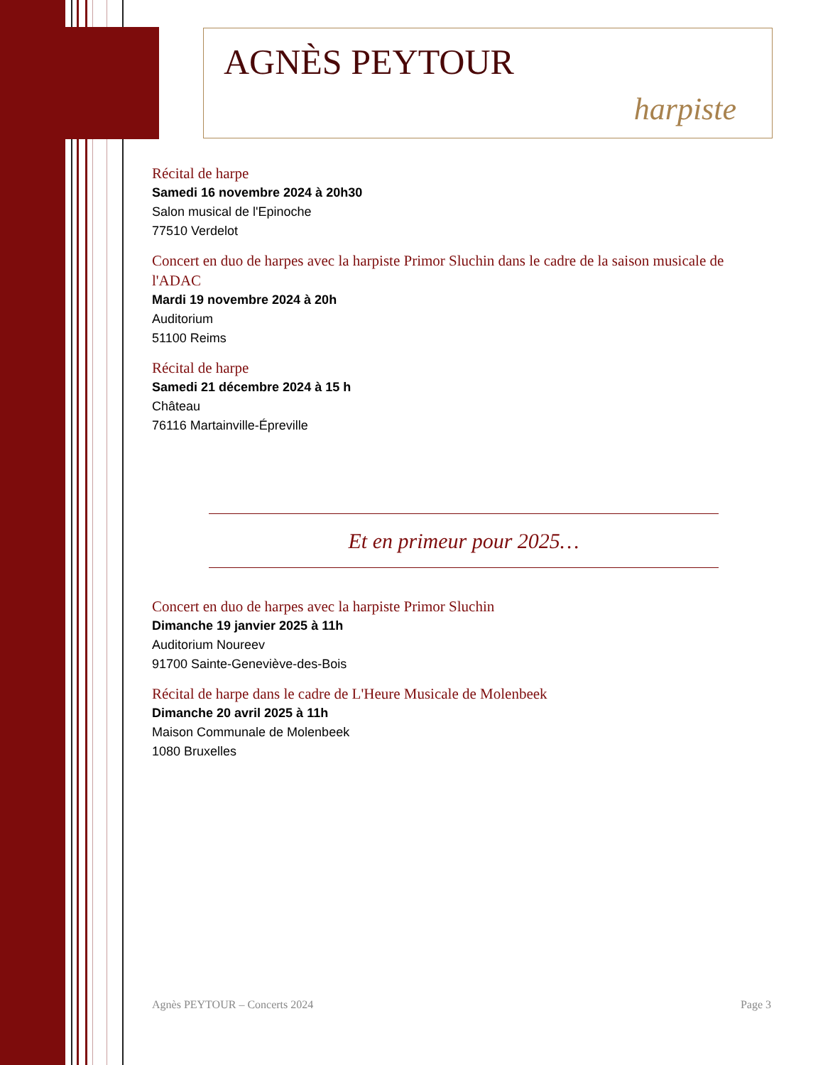AGNÈS PEYTOUR
harpiste
Récital de harpe
Samedi 16 novembre 2024 à 20h30
Salon musical de l'Epinoche
77510 Verdelot
Concert en duo de harpes avec la harpiste Primor Sluchin dans le cadre de la saison musicale de l'ADAC
Mardi 19 novembre 2024 à 20h
Auditorium
51100 Reims
Récital de harpe
Samedi 21 décembre 2024 à 15 h
Château
76116 Martainville-Épreville
Et en primeur pour 2025…
Concert en duo de harpes avec la harpiste Primor Sluchin
Dimanche 19 janvier 2025 à 11h
Auditorium Noureev
91700 Sainte-Geneviève-des-Bois
Récital de harpe dans le cadre de L'Heure Musicale de Molenbeek
Dimanche 20 avril 2025 à 11h
Maison Communale de Molenbeek
1080 Bruxelles
Agnès PEYTOUR – Concerts 2024 Page 3